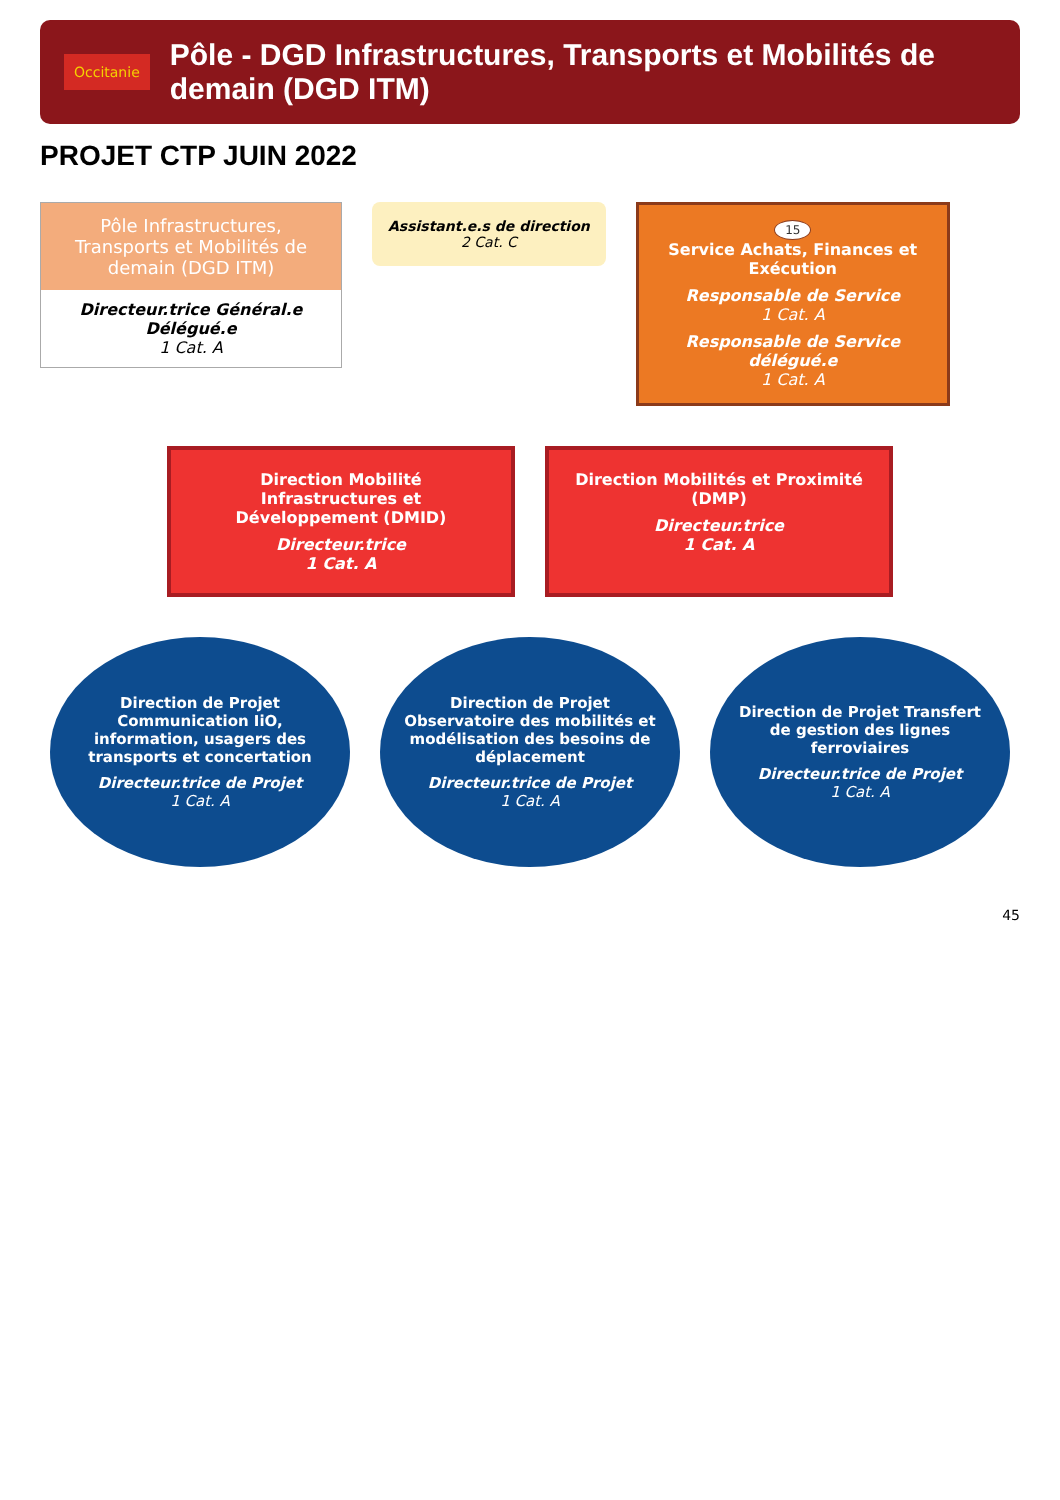Occitanie
Pôle - DGD Infrastructures, Transports et Mobilités de demain (DGD ITM)
PROJET CTP JUIN 2022
Pôle Infrastructures, Transports et Mobilités de demain (DGD ITM)
Directeur.trice Général.e Délégué.e
1 Cat. A
Assistant.e.s de direction
2 Cat. C
15
Service Achats, Finances et Exécution
Responsable de Service
1 Cat. A
Responsable de Service délégué.e
1 Cat. A
Direction Mobilité Infrastructures et Développement (DMID)
Directeur.trice
1 Cat. A
Direction Mobilités et Proximité (DMP)
Directeur.trice
1 Cat. A
Direction de Projet Communication IiO, information, usagers des transports et concertation
Directeur.trice de Projet
1 Cat. A
Direction de Projet Observatoire des mobilités et modélisation des besoins de déplacement
Directeur.trice de Projet
1 Cat. A
Direction de Projet Transfert de gestion des lignes ferroviaires
Directeur.trice de Projet
1 Cat. A
45